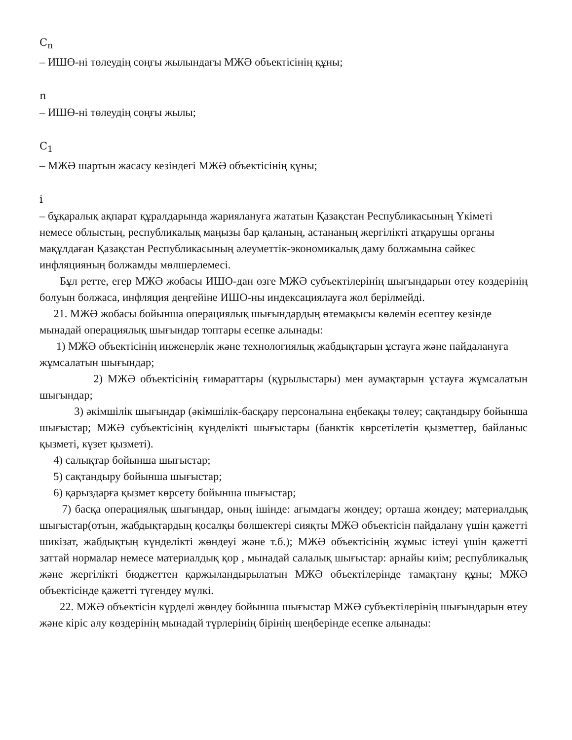C<sub>n</sub>
– ИШӨ-ні төлеудің соңғы жылындағы МЖӘ объектісінің құны;
n
– ИШӨ-ні төлеудің соңғы жылы;
C<sub>1</sub>
– МЖӘ шартын жасасу кезіндегі МЖӘ объектісінің құны;
i
– бұқаралық ақпарат құралдарында жариялануға жататын Қазақстан Республикасының Үкіметі немесе облыстың, республикалық маңызы бар қаланың, астананың жергілікті атқарушы органы мақұлдаған Қазақстан Республикасының әлеуметтік-экономикалық даму болжамына сәйкес инфляцияның болжамды мөлшерлемесі.
Бұл ретте, егер МЖӘ жобасы ИШО-дан өзге МЖӘ субъектілерінің шығындарын өтеу көздерінің болуын болжаса, инфляция деңгейіне ИШО-ны индексациялауға жол берілмейді.
21. МЖӘ жобасы бойынша операциялық шығындардың өтемақысы көлемін есептеу кезінде мынадай операциялық шығындар топтары есепке алынады:
1) МЖӘ объектісінің инженерлік және технологиялық жабдықтарын ұстауға және пайдалануға жұмсалатын шығындар;
2) МЖӘ объектісінің ғимараттары (құрылыстары) мен аумақтарын ұстауға жұмсалатын шығындар;
3) әкімшілік шығындар (әкімшілік-басқару персоналына еңбекақы төлеу; сақтандыру бойынша шығыстар; МЖӘ субъектісінің күнделікті шығыстары (банктік көрсетілетін қызметтер, байланыс қызметі, күзет қызметі).
4) салықтар бойынша шығыстар;
5) сақтандыру бойынша шығыстар;
6) қарыздарға қызмет көрсету бойынша шығыстар;
7) басқа операциялық шығындар, оның ішінде: ағымдағы жөндеу; орташа жөндеу; материалдық шығыстар(отын, жабдықтардың қосалқы бөлшектері сияқты МЖӘ объектісін пайдалану үшін қажетті шикізат, жабдықтың күнделікті жөндеуі және т.б.); МЖӘ объектісінің жұмыс істеуі үшін қажетті заттай нормалар немесе материалдық қор , мынадай салалық шығыстар: арнайы киім; республикалық және жергілікті бюджеттен қаржыландырылатын МЖӘ объектілерінде тамақтану құны; МЖӘ объектісінде қажетті түгендеу мүлкі.
22. МЖӘ объектісін күрделі жөндеу бойынша шығыстар МЖӘ субъектілерінің шығындарын өтеу және кіріс алу көздерінің мынадай түрлерінің бірінің шеңберінде есепке алынады: